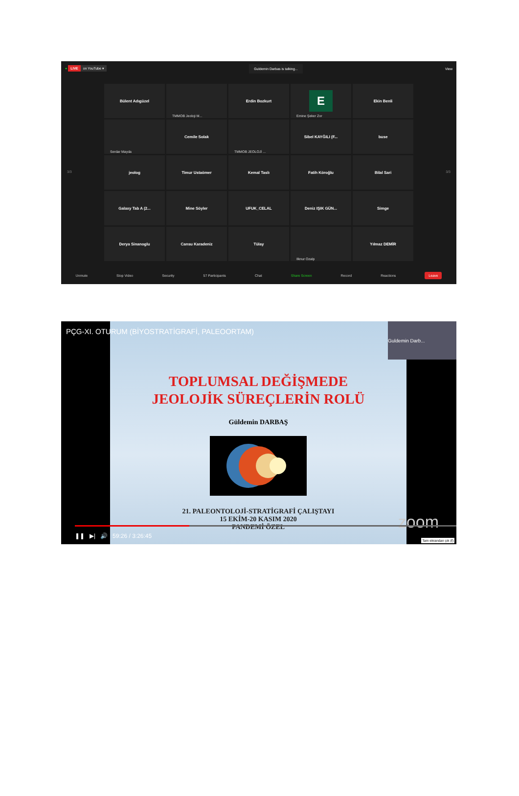● LIVE on YouTube ▾
Guldemin Darbas is talking...
View
Bülent Adıgüzel
TMMOB Jeoloji M...
Erdin Bozkurt
E
Emine Şeker Zor
Ekin Benli
Serdar Mayda
Cemile Solak
TMMOB JEOLOJİ ...
Sibel KAYĞILI (F...
buse
jeolog
Timur Ustaömer
Kemal Taslı
Fatih Köroğlu
Bilal Sari
Galaxy Tab A (2...
Mine Söyler
UFUK_CELAL
Deniz IŞIK GÜN...
Simge
Derya Sinanoglu
Cansu Karadeniz
Tülay
Ilknur Ozalp
Yılmaz DEMİR
3/3 3/3
Unmute Stop Video Security 57 Participants Chat Share Screen Record Reactions Leave
TOPLUMSAL DEĞİŞMEDE
JEOLOJİK SÜREÇLERİN ROLÜ
Güldemin DARBAŞ
21. PALEONTOLOJİ-STRATİGRAFİ ÇALIŞTAYI
15 EKİM-20 KASIM 2020
PANDEMİ ÖZEL
PÇG-XI. OTURUM (BİYOSTRATİGRAFİ, PALEOORTAM)
Guldemin Darb...
zoom
❚❚ ▶| 🔊 59:26 / 3:26:45
Tam ekrandan çık (f)